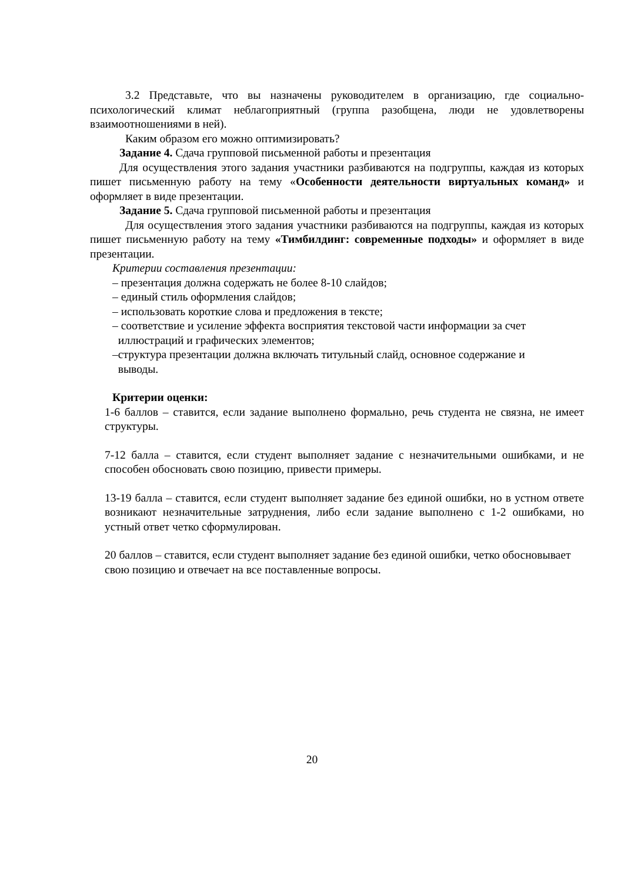3.2 Представьте, что вы назначены руководителем в организацию, где социально-психологический климат неблагоприятный (группа разобщена, люди не удовлетворены взаимоотношениями в ней).
Каким образом его можно оптимизировать?
Задание 4. Сдача групповой письменной работы и презентация
Для осуществления этого задания участники разбиваются на подгруппы, каждая из которых пишет письменную работу на тему «Особенности деятельности виртуальных команд» и оформляет в виде презентации.
Задание 5. Сдача групповой письменной работы и презентация
Для осуществления этого задания участники разбиваются на подгруппы, каждая из которых пишет письменную работу на тему «Тимбилдинг: современные подходы» и оформляет в виде презентации.
Критерии составления презентации:
– презентация должна содержать не более 8-10 слайдов;
– единый стиль оформления слайдов;
– использовать короткие слова и предложения в тексте;
– соответствие и усиление эффекта восприятия текстовой части информации за счет
иллюстраций и графических элементов;
–структура презентации должна включать титульный слайд, основное содержание и
выводы.
Критерии оценки:
1-6 баллов – ставится, если задание выполнено формально, речь студента не связна, не имеет структуры.
7-12 балла – ставится, если студент выполняет задание с незначительными ошибками, и не способен обосновать свою позицию, привести примеры.
13-19 балла – ставится, если студент выполняет задание без единой ошибки, но в устном ответе возникают незначительные затруднения, либо если задание выполнено с 1-2 ошибками, но устный ответ четко сформулирован.
20 баллов – ставится, если студент выполняет задание без единой ошибки, четко обосновывает свою позицию и отвечает на все поставленные вопросы.
20